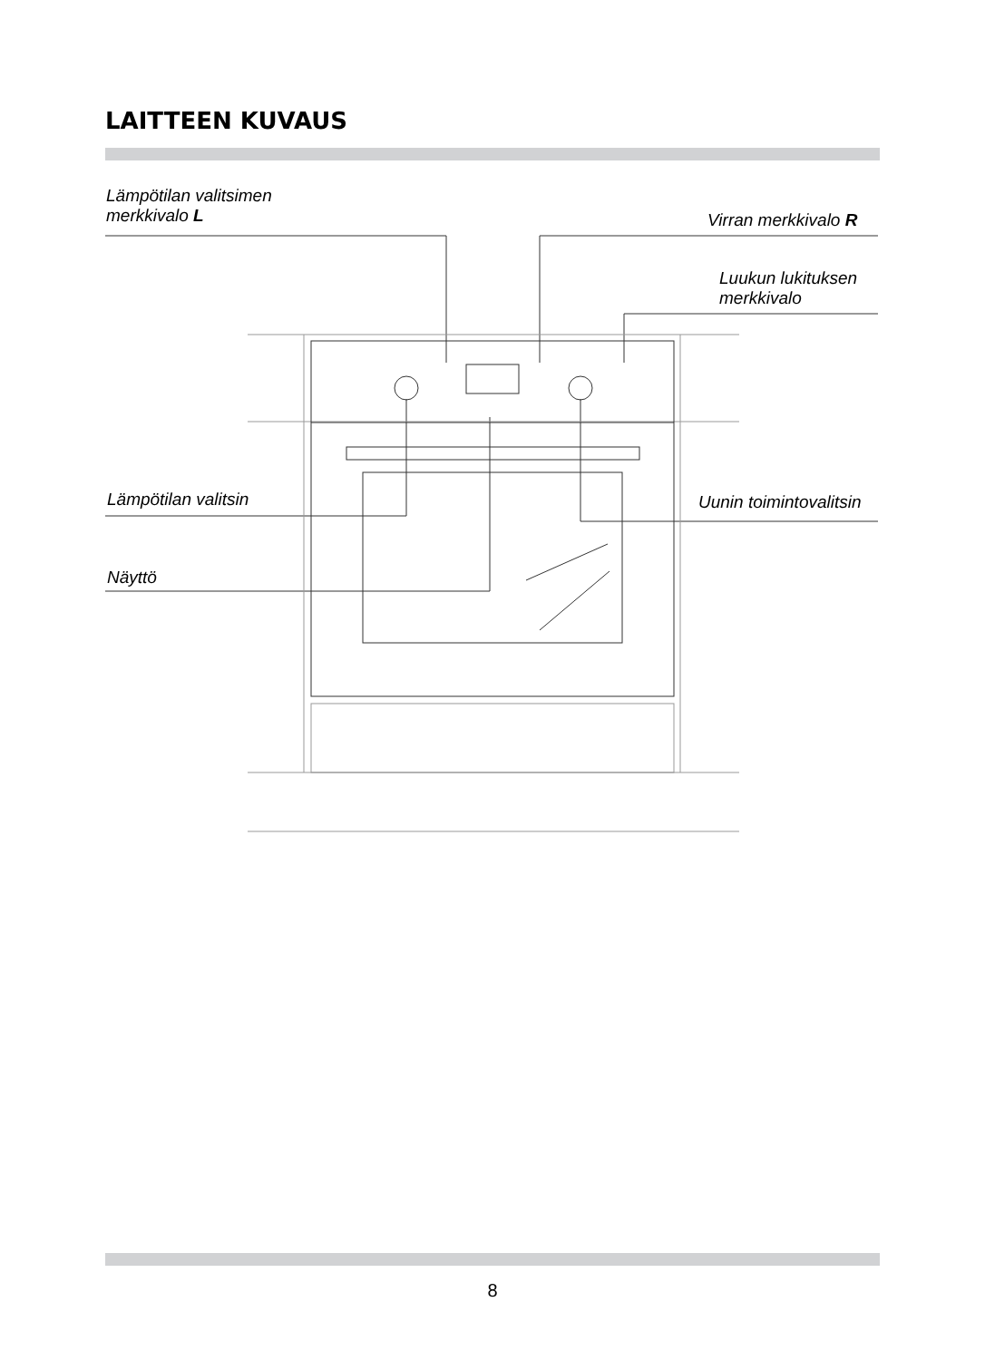LAITTEEN KUVAUS
Lämpötilan valitsimen
merkkivalo L
Virran merkkivalo R
Luukun lukituksen
merkkivalo
Lämpötilan valitsin Uunin toimintovalitsin
Näyttö
8